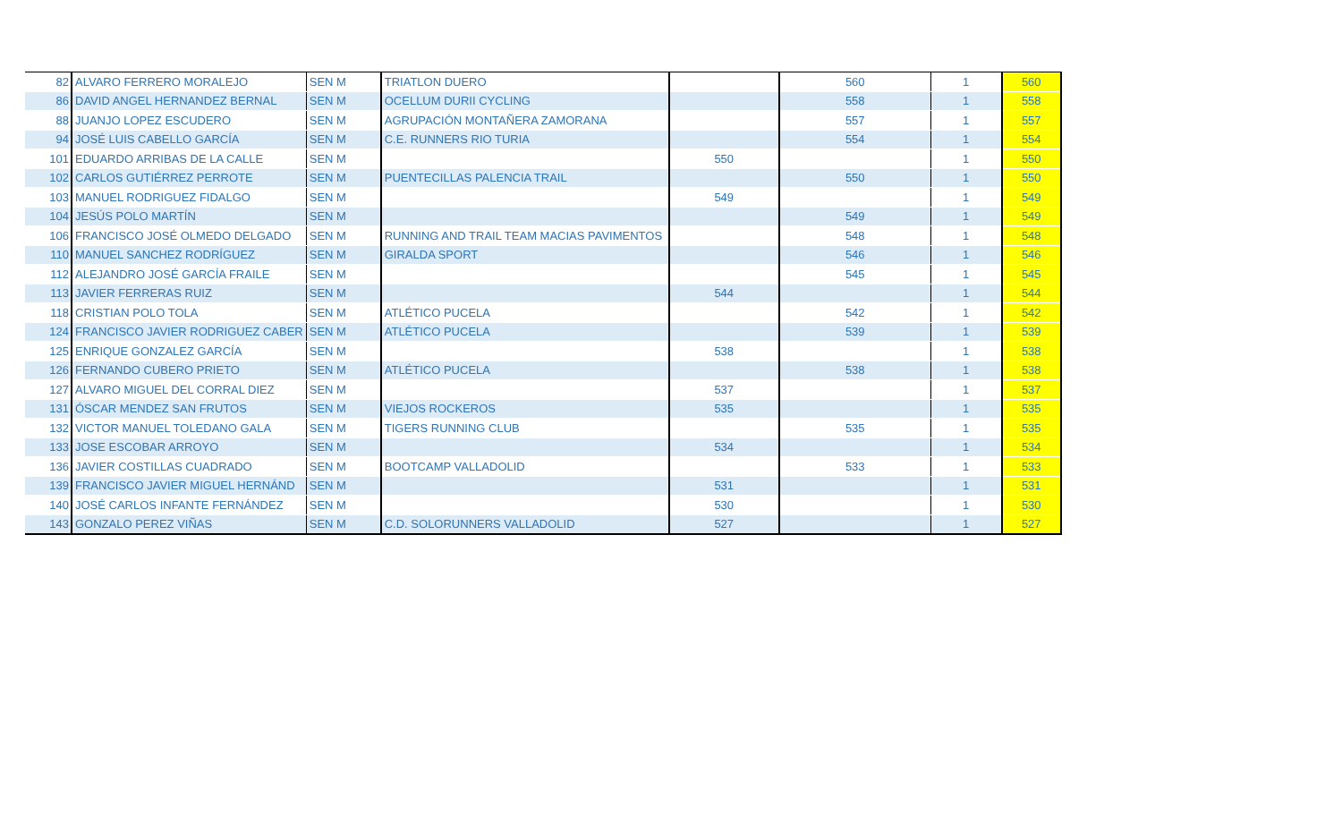| 82 | ALVARO FERRERO MORALEJO | SEN M | TRIATLON DUERO | | 560 | 1 | 560 |
| 86 | DAVID ANGEL HERNANDEZ BERNAL | SEN M | OCELLUM DURII CYCLING | | 558 | 1 | 558 |
| 88 | JUANJO LOPEZ ESCUDERO | SEN M | AGRUPACIÓN MONTAÑERA ZAMORANA | | 557 | 1 | 557 |
| 94 | JOSÉ LUIS CABELLO GARCÍA | SEN M | C.E. RUNNERS RIO TURIA | | 554 | 1 | 554 |
| 101 | EDUARDO ARRIBAS DE LA CALLE | SEN M | | 550 | | 1 | 550 |
| 102 | CARLOS GUTIÉRREZ PERROTE | SEN M | PUENTECILLAS PALENCIA TRAIL | | 550 | 1 | 550 |
| 103 | MANUEL RODRIGUEZ FIDALGO | SEN M | | 549 | | 1 | 549 |
| 104 | JESÚS POLO MARTÍN | SEN M | | | 549 | 1 | 549 |
| 106 | FRANCISCO JOSÉ OLMEDO DELGADO | SEN M | RUNNING AND TRAIL TEAM MACIAS PAVIMENTOS | | 548 | 1 | 548 |
| 110 | MANUEL SANCHEZ RODRÍGUEZ | SEN M | GIRALDA SPORT | | 546 | 1 | 546 |
| 112 | ALEJANDRO JOSÉ GARCÍA FRAILE | SEN M | | | 545 | 1 | 545 |
| 113 | JAVIER FERRERAS RUIZ | SEN M | | 544 | | 1 | 544 |
| 118 | CRISTIAN POLO TOLA | SEN M | ATLÉTICO PUCELA | | 542 | 1 | 542 |
| 124 | FRANCISCO JAVIER RODRIGUEZ CABER | SEN M | ATLÉTICO PUCELA | | 539 | 1 | 539 |
| 125 | ENRIQUE GONZALEZ GARCÍA | SEN M | | 538 | | 1 | 538 |
| 126 | FERNANDO CUBERO PRIETO | SEN M | ATLÉTICO PUCELA | | 538 | 1 | 538 |
| 127 | ALVARO MIGUEL DEL CORRAL DIEZ | SEN M | | 537 | | 1 | 537 |
| 131 | ÓSCAR MENDEZ SAN FRUTOS | SEN M | VIEJOS ROCKEROS | 535 | | 1 | 535 |
| 132 | VICTOR MANUEL TOLEDANO GALA | SEN M | TIGERS RUNNING CLUB | | 535 | 1 | 535 |
| 133 | JOSE ESCOBAR ARROYO | SEN M | | 534 | | 1 | 534 |
| 136 | JAVIER COSTILLAS CUADRADO | SEN M | BOOTCAMP VALLADOLID | | 533 | 1 | 533 |
| 139 | FRANCISCO JAVIER MIGUEL HERNÁND | SEN M | | 531 | | 1 | 531 |
| 140 | JOSÉ CARLOS INFANTE FERNÁNDEZ | SEN M | | 530 | | 1 | 530 |
| 143 | GONZALO PEREZ VIÑAS | SEN M | C.D. SOLORUNNERS VALLADOLID | 527 | | 1 | 527 |